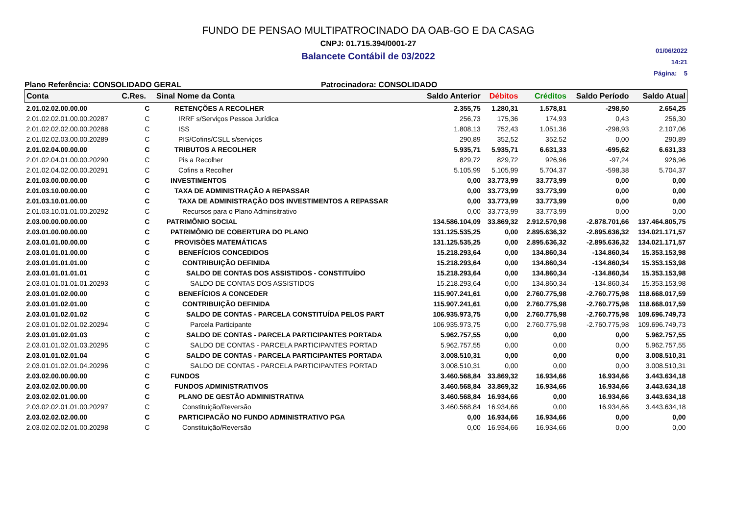FUNDO DE PENSAO MULTIPATROCINADO DA OAB-GO E DA CASAG
CNPJ: 01.715.394/0001-27
Balancete Contábil de 03/2022
01/06/2022
14:21
Página: 5
Plano Referência: CONSOLIDADO GERAL Patrocinadora: CONSOLIDADO
| Conta | C.Res. | Sinal Nome da Conta | Saldo Anterior | Débitos | Créditos | Saldo Período | Saldo Atual |
| --- | --- | --- | --- | --- | --- | --- | --- |
| 2.01.02.02.00.00.00 | C | RETENÇÕES A RECOLHER | 2.355,75 | 1.280,31 | 1.578,81 | -298,50 | 2.654,25 |
| 2.01.02.02.01.00.00.20287 | C | IRRF s/Serviços Pessoa Jurídica | 256,73 | 175,36 | 174,93 | 0,43 | 256,30 |
| 2.01.02.02.02.00.00.20288 | C | ISS | 1.808,13 | 752,43 | 1.051,36 | -298,93 | 2.107,06 |
| 2.01.02.02.03.00.00.20289 | C | PIS/Cofins/CSLL s/serviços | 290,89 | 352,52 | 352,52 | 0,00 | 290,89 |
| 2.01.02.04.00.00.00 | C | TRIBUTOS A RECOLHER | 5.935,71 | 5.935,71 | 6.631,33 | -695,62 | 6.631,33 |
| 2.01.02.04.01.00.00.20290 | C | Pis a Recolher | 829,72 | 829,72 | 926,96 | -97,24 | 926,96 |
| 2.01.02.04.02.00.00.20291 | C | Cofins a Recolher | 5.105,99 | 5.105,99 | 5.704,37 | -598,38 | 5.704,37 |
| 2.01.03.00.00.00.00 | C | INVESTIMENTOS | 0,00 | 33.773,99 | 33.773,99 | 0,00 | 0,00 |
| 2.01.03.10.00.00.00 | C | TAXA DE ADMINISTRAÇÃO A REPASSAR | 0,00 | 33.773,99 | 33.773,99 | 0,00 | 0,00 |
| 2.01.03.10.01.00.00 | C | TAXA DE ADMINISTRAÇÃO DOS INVESTIMENTOS A REPASSAR | 0,00 | 33.773,99 | 33.773,99 | 0,00 | 0,00 |
| 2.01.03.10.01.01.00.20292 | C | Recursos para o Plano Adminsitrativo | 0,00 | 33.773,99 | 33.773,99 | 0,00 | 0,00 |
| 2.03.00.00.00.00.00 | C | PATRIMÔNIO SOCIAL | 134.586.104,09 | 33.869,32 | 2.912.570,98 | -2.878.701,66 | 137.464.805,75 |
| 2.03.01.00.00.00.00 | C | PATRIMÔNIO DE COBERTURA DO PLANO | 131.125.535,25 | 0,00 | 2.895.636,32 | -2.895.636,32 | 134.021.171,57 |
| 2.03.01.01.00.00.00 | C | PROVISÕES MATEMÁTICAS | 131.125.535,25 | 0,00 | 2.895.636,32 | -2.895.636,32 | 134.021.171,57 |
| 2.03.01.01.01.00.00 | C | BENEFÍCIOS CONCEDIDOS | 15.218.293,64 | 0,00 | 134.860,34 | -134.860,34 | 15.353.153,98 |
| 2.03.01.01.01.01.00 | C | CONTRIBUIÇÃO DEFINIDA | 15.218.293,64 | 0,00 | 134.860,34 | -134.860,34 | 15.353.153,98 |
| 2.03.01.01.01.01.01 | C | SALDO DE CONTAS DOS ASSISTIDOS - CONSTITUÍDO | 15.218.293,64 | 0,00 | 134.860,34 | -134.860,34 | 15.353.153,98 |
| 2.03.01.01.01.01.01.20293 | C | SALDO DE CONTAS DOS ASSISTIDOS | 15.218.293,64 | 0,00 | 134.860,34 | -134.860,34 | 15.353.153,98 |
| 2.03.01.01.02.00.00 | C | BENEFÍCIOS A CONCEDER | 115.907.241,61 | 0,00 | 2.760.775,98 | -2.760.775,98 | 118.668.017,59 |
| 2.03.01.01.02.01.00 | C | CONTRIBUIÇÃO DEFINIDA | 115.907.241,61 | 0,00 | 2.760.775,98 | -2.760.775,98 | 118.668.017,59 |
| 2.03.01.01.02.01.02 | C | SALDO DE CONTAS - PARCELA CONSTITUÍDA PELOS PART | 106.935.973,75 | 0,00 | 2.760.775,98 | -2.760.775,98 | 109.696.749,73 |
| 2.03.01.01.02.01.02.20294 | C | Parcela Participante | 106.935.973,75 | 0,00 | 2.760.775,98 | -2.760.775,98 | 109.696.749,73 |
| 2.03.01.01.02.01.03 | C | SALDO DE CONTAS - PARCELA PARTICIPANTES PORTADA | 5.962.757,55 | 0,00 | 0,00 | 0,00 | 5.962.757,55 |
| 2.03.01.01.02.01.03.20295 | C | SALDO DE CONTAS - PARCELA PARTICIPANTES PORTAD | 5.962.757,55 | 0,00 | 0,00 | 0,00 | 5.962.757,55 |
| 2.03.01.01.02.01.04 | C | SALDO DE CONTAS - PARCELA PARTICIPANTES PORTADA | 3.008.510,31 | 0,00 | 0,00 | 0,00 | 3.008.510,31 |
| 2.03.01.01.02.01.04.20296 | C | SALDO DE CONTAS - PARCELA PARTICIPANTES PORTAD | 3.008.510,31 | 0,00 | 0,00 | 0,00 | 3.008.510,31 |
| 2.03.02.00.00.00.00 | C | FUNDOS | 3.460.568,84 | 33.869,32 | 16.934,66 | 16.934,66 | 3.443.634,18 |
| 2.03.02.02.00.00.00 | C | FUNDOS ADMINISTRATIVOS | 3.460.568,84 | 33.869,32 | 16.934,66 | 16.934,66 | 3.443.634,18 |
| 2.03.02.02.01.00.00 | C | PLANO DE GESTÃO ADMINISTRATIVA | 3.460.568,84 | 16.934,66 | 0,00 | 16.934,66 | 3.443.634,18 |
| 2.03.02.02.01.01.00.20297 | C | Constituição/Reversão | 3.460.568,84 | 16.934,66 | 0,00 | 16.934,66 | 3.443.634,18 |
| 2.03.02.02.02.00.00 | C | PARTICIPACÃO NO FUNDO ADMINISTRATIVO PGA | 0,00 | 16.934,66 | 16.934,66 | 0,00 | 0,00 |
| 2.03.02.02.02.01.00.20298 | C | Constituição/Reversão | 0,00 | 16.934,66 | 16.934,66 | 0,00 | 0,00 |